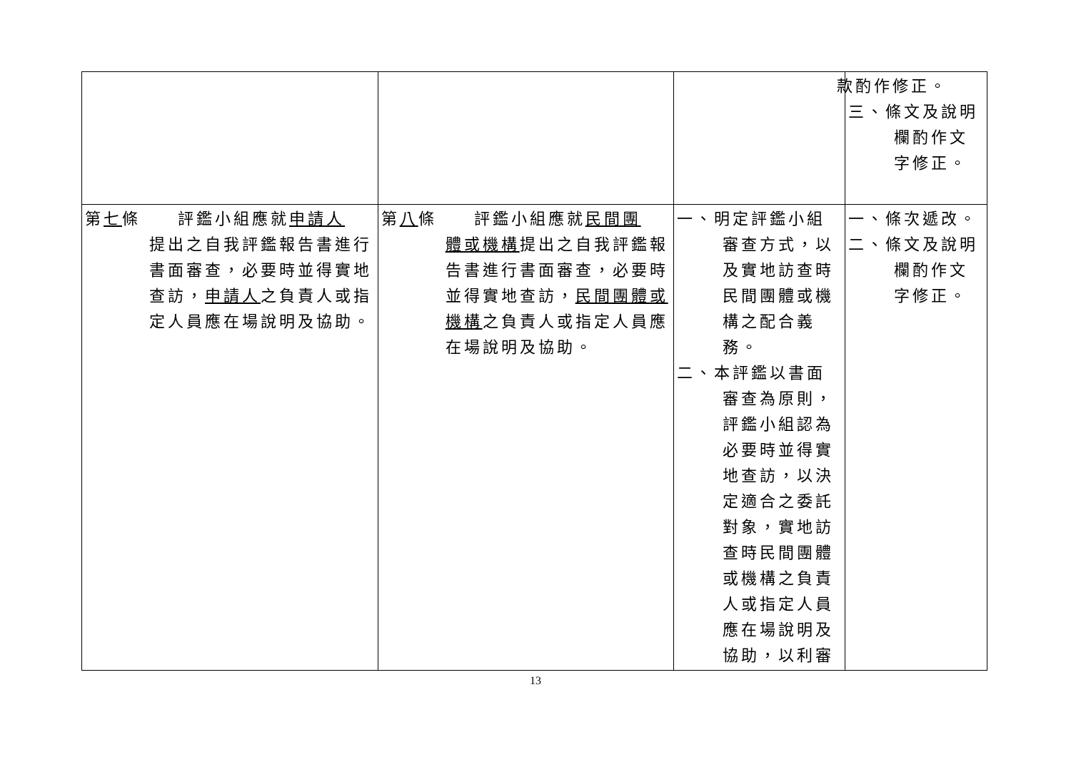| | | | 款酌作修正。 三、條文及說明欄酌作文字修正。 |
| 第 七 條 評鑑小組應就 申請人 提出之自我評鑑報告書進行書面審查，必要時並得實地查訪， 申請人 之負責人或指定人員應在場說明及協助。 | 第 八 條 評鑑小組應就 民間團 體或機構 提出之自我評鑑報告書進行書面審查，必要時並得實地查訪， 民間團體或機構 之負責人或指定人員應在場說明及協助。 | 一、明定評鑑小組審查方式，以及實地訪查時民間團體或機構之配合義務。 二、本評鑑以書面審查為原則，評鑑小組認為必要時並得實地查訪，以決定適合之委託對象，實地訪查時民間團體或機構之負責人或指定人員應在場說明及協助，以利審 | 一、條次遞改。 二、條文及說明欄酌作文字修正。 |
13